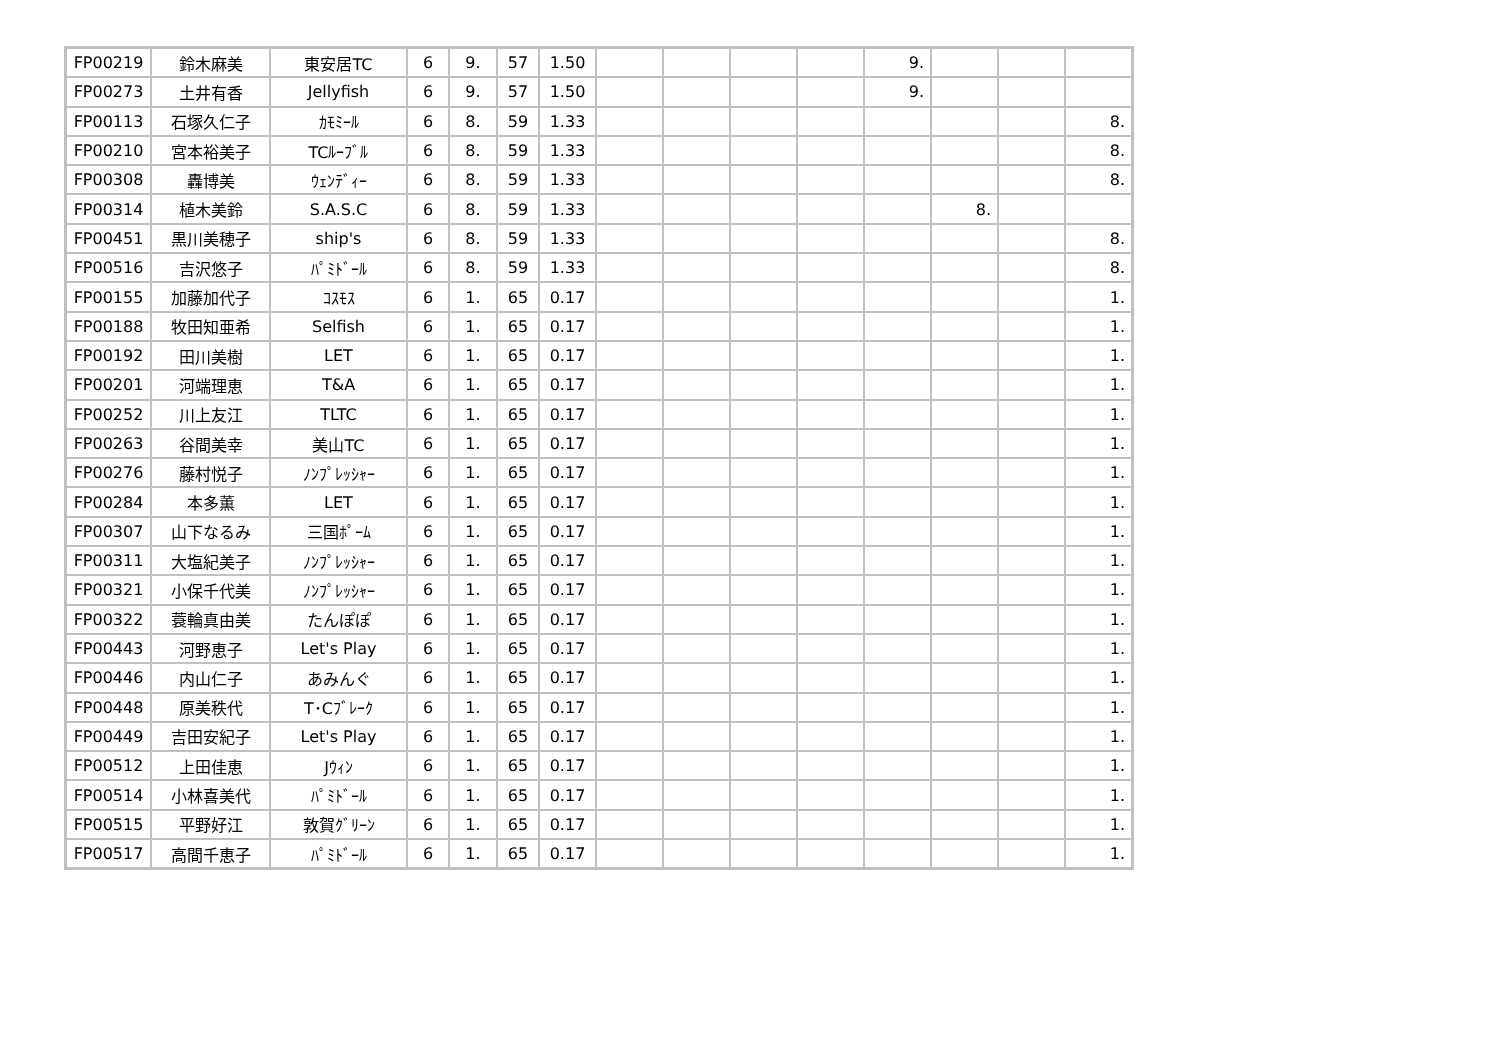| FP00219 | 鈴木麻美 | 東安居TC | 6 | 9. | 57 | 1.50 | | | | | 9. | | | |
| FP00273 | 土井有香 | Jellyfish | 6 | 9. | 57 | 1.50 | | | | | 9. | | | |
| FP00113 | 石塚久仁子 | ｶﾓﾐｰﾙ | 6 | 8. | 59 | 1.33 | | | | | | | | 8. |
| FP00210 | 宮本裕美子 | TCﾙｰﾌﾞﾙ | 6 | 8. | 59 | 1.33 | | | | | | | | 8. |
| FP00308 | 轟博美 | ｳｪﾝﾃﾞｨｰ | 6 | 8. | 59 | 1.33 | | | | | | | | 8. |
| FP00314 | 植木美鈴 | S.A.S.C | 6 | 8. | 59 | 1.33 | | | | | | 8. | | |
| FP00451 | 黒川美穂子 | ship's | 6 | 8. | 59 | 1.33 | | | | | | | | 8. |
| FP00516 | 吉沢悠子 | ﾊﾟﾐﾄﾞｰﾙ | 6 | 8. | 59 | 1.33 | | | | | | | | 8. |
| FP00155 | 加藤加代子 | ｺｽﾓｽ | 6 | 1. | 65 | 0.17 | | | | | | | | 1. |
| FP00188 | 牧田知亜希 | Selfish | 6 | 1. | 65 | 0.17 | | | | | | | | 1. |
| FP00192 | 田川美樹 | LET | 6 | 1. | 65 | 0.17 | | | | | | | | 1. |
| FP00201 | 河端理恵 | T&A | 6 | 1. | 65 | 0.17 | | | | | | | | 1. |
| FP00252 | 川上友江 | TLTC | 6 | 1. | 65 | 0.17 | | | | | | | | 1. |
| FP00263 | 谷間美幸 | 美山TC | 6 | 1. | 65 | 0.17 | | | | | | | | 1. |
| FP00276 | 藤村悦子 | ﾉﾝﾌﾟﾚｯｼｬｰ | 6 | 1. | 65 | 0.17 | | | | | | | | 1. |
| FP00284 | 本多薫 | LET | 6 | 1. | 65 | 0.17 | | | | | | | | 1. |
| FP00307 | 山下なるみ | 三国ﾎﾟｰﾑ | 6 | 1. | 65 | 0.17 | | | | | | | | 1. |
| FP00311 | 大塩紀美子 | ﾉﾝﾌﾟﾚｯｼｬｰ | 6 | 1. | 65 | 0.17 | | | | | | | | 1. |
| FP00321 | 小保千代美 | ﾉﾝﾌﾟﾚｯｼｬｰ | 6 | 1. | 65 | 0.17 | | | | | | | | 1. |
| FP00322 | 蓑輪真由美 | たんぽぽ | 6 | 1. | 65 | 0.17 | | | | | | | | 1. |
| FP00443 | 河野恵子 | Let's Play | 6 | 1. | 65 | 0.17 | | | | | | | | 1. |
| FP00446 | 内山仁子 | あみんぐ | 6 | 1. | 65 | 0.17 | | | | | | | | 1. |
| FP00448 | 原美秩代 | T･Cﾌﾞﾚｰｸ | 6 | 1. | 65 | 0.17 | | | | | | | | 1. |
| FP00449 | 吉田安紀子 | Let's Play | 6 | 1. | 65 | 0.17 | | | | | | | | 1. |
| FP00512 | 上田佳恵 | Jｳｨﾝ | 6 | 1. | 65 | 0.17 | | | | | | | | 1. |
| FP00514 | 小林喜美代 | ﾊﾟﾐﾄﾞｰﾙ | 6 | 1. | 65 | 0.17 | | | | | | | | 1. |
| FP00515 | 平野好江 | 敦賀ｸﾞﾘｰﾝ | 6 | 1. | 65 | 0.17 | | | | | | | | 1. |
| FP00517 | 高間千恵子 | ﾊﾟﾐﾄﾞｰﾙ | 6 | 1. | 65 | 0.17 | | | | | | | | 1. |